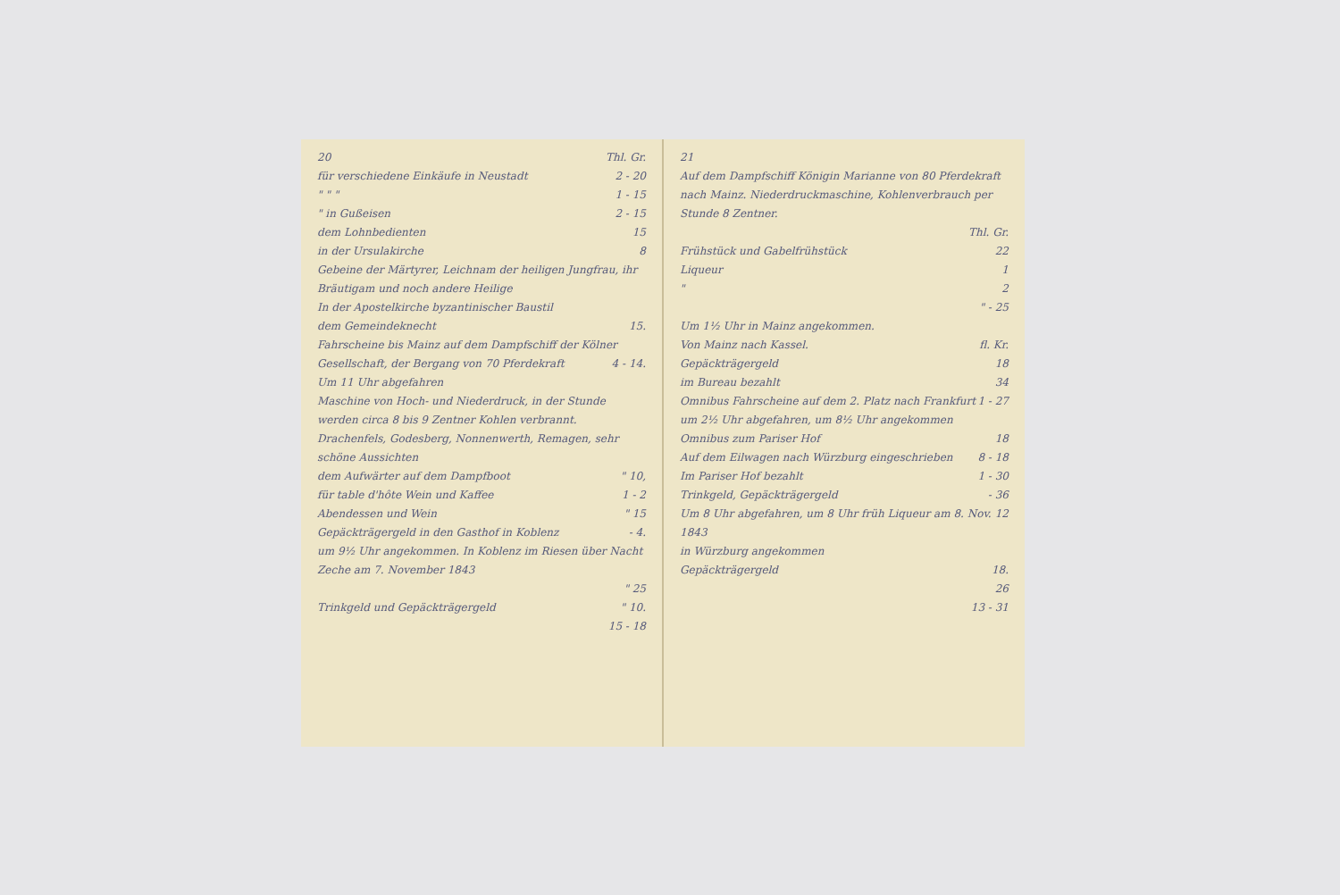20 Thl. Gr.
für verschiedene Einkäufe in Neustadt 2 - 20
" " " 1 - 15
" in Gußeisen 2 - 15
dem Lohnbedienten 15
in der Ursulakirche 8
Gebeine der Märtyrer, Leichnam der heiligen Jungfrau, ihr Bräutigam und noch andere Heilige
In der Apostelkirche byzantinischer Baustil
dem Gemeindeknecht 15.
Fahrscheine bis Mainz auf dem Dampfschiff der Kölner Gesellschaft, der Bergang von 70 Pferdekraft 4 - 14.
Um 11 Uhr abgefahren
Maschine von Hoch- und Niederdruck, in der Stunde werden circa 8 bis 9 Zentner Kohlen verbrannt.
Drachenfels, Godesberg, Nonnenwerth, Remagen, sehr schöne Aussichten
dem Aufwärter auf dem Dampfboot " 10,
für table d'hôte Wein und Kaffee 1 - 2
Abendessen und Wein " 15
Gepäckträgergeld in den Gasthof in Koblenz - 4.
um 9½ Uhr angekommen. In Koblenz im Riesen über Nacht
Zeche am 7. November 1843
" 25
Trinkgeld und Gepäckträgergeld " 10.
15 - 18
21
Auf dem Dampfschiff Königin Marianne von 80 Pferdekraft nach Mainz. Niederdruckmaschine, Kohlenverbrauch per Stunde 8 Zentner.
Thl. Gr.
Frühstück und Gabelfrühstück 22
Liqueur 1
" 2
" - 25
Um 1½ Uhr in Mainz angekommen.
Von Mainz nach Kassel. fl. Kr.
Gepäckträgergeld 18
im Bureau bezahlt 34
Omnibus Fahrscheine auf dem 2. Platz nach Frankfurt 1 - 27
um 2½ Uhr abgefahren, um 8½ Uhr angekommen
Omnibus zum Pariser Hof 18
Auf dem Eilwagen nach Würzburg eingeschrieben 8 - 18
Im Pariser Hof bezahlt 1 - 30
Trinkgeld, Gepäckträgergeld - 36
Um 8 Uhr abgefahren, um 8 Uhr früh Liqueur am 8. Nov. 1843 12
in Würzburg angekommen
Gepäckträgergeld 18.
26
13 - 31